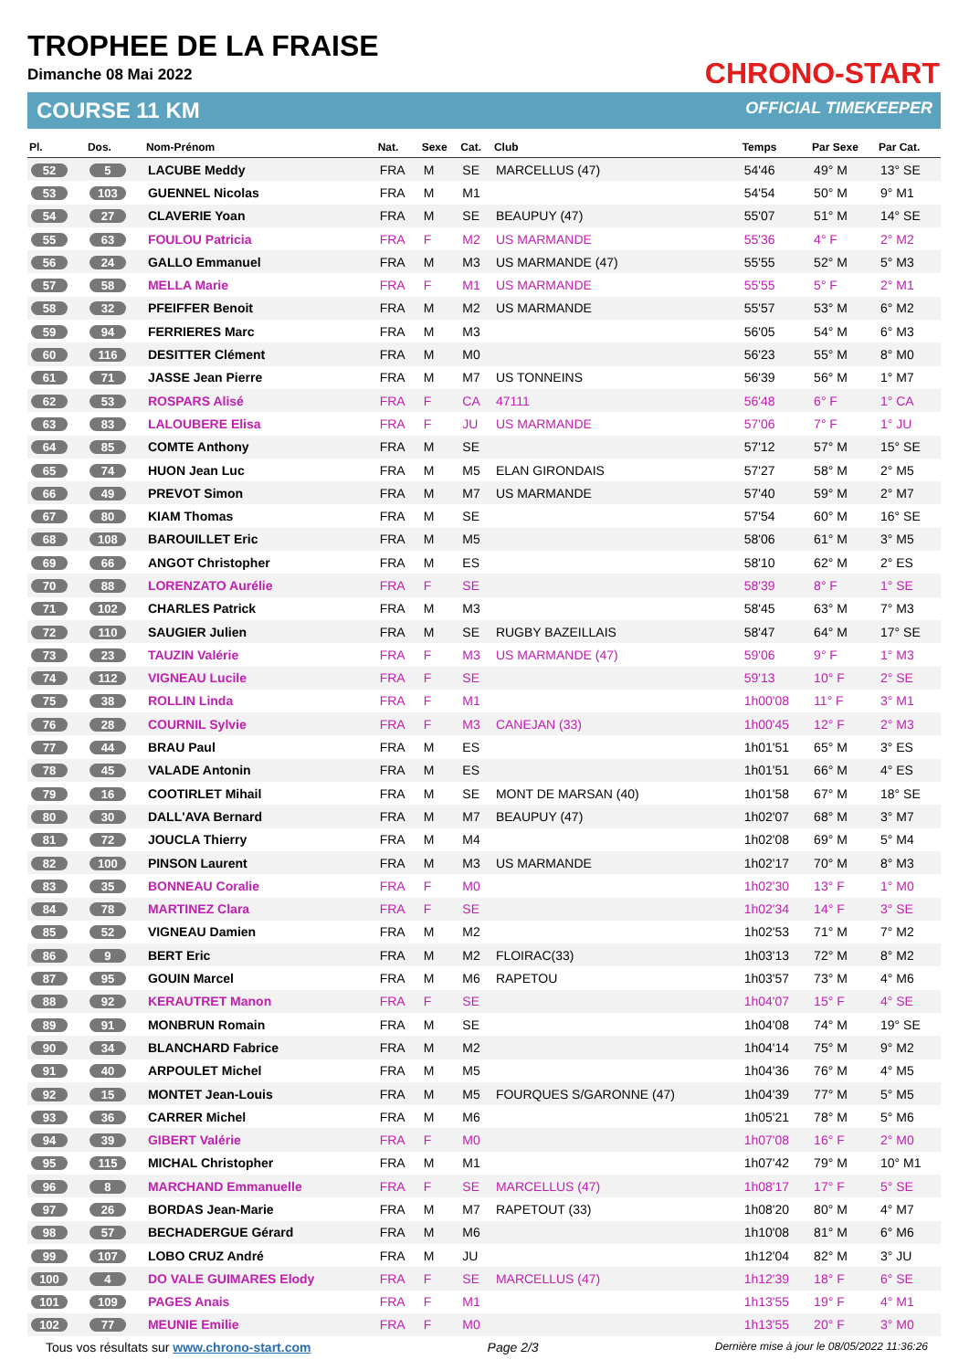TROPHEE DE LA FRAISE
Dimanche 08 Mai 2022
COURSE 11 KM
CHRONO-START
OFFICIAL TIMEKEEPER
| Pl. | Dos. | Nom-Prénom | Nat. | Sexe | Cat. | Club | Temps | Par Sexe | Par Cat. |
| --- | --- | --- | --- | --- | --- | --- | --- | --- | --- |
| 52 | 5 | LACUBE Meddy | FRA | M | SE | MARCELLUS (47) | 54'46 | 49° M | 13° SE |
| 53 | 103 | GUENNEL Nicolas | FRA | M | M1 | | 54'54 | 50° M | 9° M1 |
| 54 | 27 | CLAVERIE Yoan | FRA | M | SE | BEAUPUY (47) | 55'07 | 51° M | 14° SE |
| 55 | 63 | FOULOU Patricia | FRA | F | M2 | US MARMANDE | 55'36 | 4° F | 2° M2 |
| 56 | 24 | GALLO Emmanuel | FRA | M | M3 | US MARMANDE (47) | 55'55 | 52° M | 5° M3 |
| 57 | 58 | MELLA Marie | FRA | F | M1 | US MARMANDE | 55'55 | 5° F | 2° M1 |
| 58 | 32 | PFEIFFER Benoit | FRA | M | M2 | US MARMANDE | 55'57 | 53° M | 6° M2 |
| 59 | 94 | FERRIERES Marc | FRA | M | M3 | | 56'05 | 54° M | 6° M3 |
| 60 | 116 | DESITTER Clément | FRA | M | M0 | | 56'23 | 55° M | 8° M0 |
| 61 | 71 | JASSE Jean Pierre | FRA | M | M7 | US TONNEINS | 56'39 | 56° M | 1° M7 |
| 62 | 53 | ROSPARS Alisé | FRA | F | CA | 47111 | 56'48 | 6° F | 1° CA |
| 63 | 83 | LALOUBERE Elisa | FRA | F | JU | US MARMANDE | 57'06 | 7° F | 1° JU |
| 64 | 85 | COMTE Anthony | FRA | M | SE | | 57'12 | 57° M | 15° SE |
| 65 | 74 | HUON Jean Luc | FRA | M | M5 | ELAN GIRONDAIS | 57'27 | 58° M | 2° M5 |
| 66 | 49 | PREVOT Simon | FRA | M | M7 | US MARMANDE | 57'40 | 59° M | 2° M7 |
| 67 | 80 | KIAM Thomas | FRA | M | SE | | 57'54 | 60° M | 16° SE |
| 68 | 108 | BAROUILLET Eric | FRA | M | M5 | | 58'06 | 61° M | 3° M5 |
| 69 | 66 | ANGOT Christopher | FRA | M | ES | | 58'10 | 62° M | 2° ES |
| 70 | 88 | LORENZATO Aurélie | FRA | F | SE | | 58'39 | 8° F | 1° SE |
| 71 | 102 | CHARLES Patrick | FRA | M | M3 | | 58'45 | 63° M | 7° M3 |
| 72 | 110 | SAUGIER Julien | FRA | M | SE | RUGBY BAZEILLAIS | 58'47 | 64° M | 17° SE |
| 73 | 23 | TAUZIN Valérie | FRA | F | M3 | US MARMANDE (47) | 59'06 | 9° F | 1° M3 |
| 74 | 112 | VIGNEAU Lucile | FRA | F | SE | | 59'13 | 10° F | 2° SE |
| 75 | 38 | ROLLIN Linda | FRA | F | M1 | | 1h00'08 | 11° F | 3° M1 |
| 76 | 28 | COURNIL Sylvie | FRA | F | M3 | CANEJAN (33) | 1h00'45 | 12° F | 2° M3 |
| 77 | 44 | BRAU Paul | FRA | M | ES | | 1h01'51 | 65° M | 3° ES |
| 78 | 45 | VALADE Antonin | FRA | M | ES | | 1h01'51 | 66° M | 4° ES |
| 79 | 16 | COOTIRLET Mihail | FRA | M | SE | MONT DE MARSAN (40) | 1h01'58 | 67° M | 18° SE |
| 80 | 30 | DALL'AVA Bernard | FRA | M | M7 | BEAUPUY (47) | 1h02'07 | 68° M | 3° M7 |
| 81 | 72 | JOUCLA Thierry | FRA | M | M4 | | 1h02'08 | 69° M | 5° M4 |
| 82 | 100 | PINSON Laurent | FRA | M | M3 | US MARMANDE | 1h02'17 | 70° M | 8° M3 |
| 83 | 35 | BONNEAU Coralie | FRA | F | M0 | | 1h02'30 | 13° F | 1° M0 |
| 84 | 78 | MARTINEZ Clara | FRA | F | SE | | 1h02'34 | 14° F | 3° SE |
| 85 | 52 | VIGNEAU Damien | FRA | M | M2 | | 1h02'53 | 71° M | 7° M2 |
| 86 | 9 | BERT Eric | FRA | M | M2 | FLOIRAC(33) | 1h03'13 | 72° M | 8° M2 |
| 87 | 95 | GOUIN Marcel | FRA | M | M6 | RAPETOU | 1h03'57 | 73° M | 4° M6 |
| 88 | 92 | KERAUTRET Manon | FRA | F | SE | | 1h04'07 | 15° F | 4° SE |
| 89 | 91 | MONBRUN Romain | FRA | M | SE | | 1h04'08 | 74° M | 19° SE |
| 90 | 34 | BLANCHARD Fabrice | FRA | M | M2 | | 1h04'14 | 75° M | 9° M2 |
| 91 | 40 | ARPOULET Michel | FRA | M | M5 | | 1h04'36 | 76° M | 4° M5 |
| 92 | 15 | MONTET Jean-Louis | FRA | M | M5 | FOURQUES S/GARONNE (47) | 1h04'39 | 77° M | 5° M5 |
| 93 | 36 | CARRER Michel | FRA | M | M6 | | 1h05'21 | 78° M | 5° M6 |
| 94 | 39 | GIBERT Valérie | FRA | F | M0 | | 1h07'08 | 16° F | 2° M0 |
| 95 | 115 | MICHAL Christopher | FRA | M | M1 | | 1h07'42 | 79° M | 10° M1 |
| 96 | 8 | MARCHAND Emmanuelle | FRA | F | SE | MARCELLUS (47) | 1h08'17 | 17° F | 5° SE |
| 97 | 26 | BORDAS Jean-Marie | FRA | M | M7 | RAPETOUT (33) | 1h08'20 | 80° M | 4° M7 |
| 98 | 57 | BECHADERGUE Gérard | FRA | M | M6 | | 1h10'08 | 81° M | 6° M6 |
| 99 | 107 | LOBO CRUZ André | FRA | M | JU | | 1h12'04 | 82° M | 3° JU |
| 100 | 4 | DO VALE GUIMARES Elody | FRA | F | SE | MARCELLUS (47) | 1h12'39 | 18° F | 6° SE |
| 101 | 109 | PAGES Anais | FRA | F | M1 | | 1h13'55 | 19° F | 4° M1 |
| 102 | 77 | MEUNIE Emilie | FRA | F | M0 | | 1h13'55 | 20° F | 3° M0 |
Tous vos résultats sur www.chrono-start.com Page 2/3 Dernière mise à jour le 08/05/2022 11:36:26